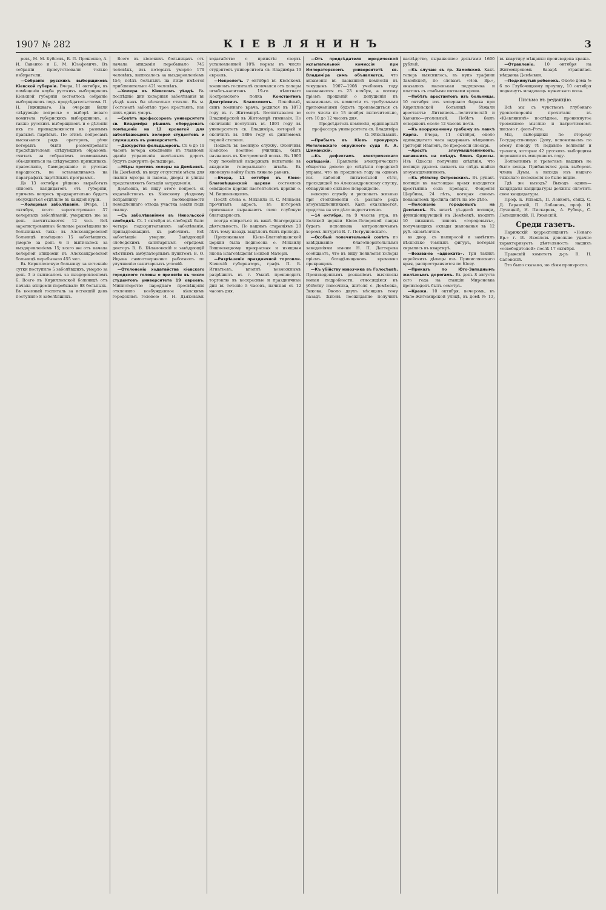1907 № 282 КІЕВЛЯНИНЪ 3
ревъ, М. М. Бубновъ, В. П. Прошенко, А. И. Савенко и Б. М. Юзефовичъ. Въ собраніи присутствовали только избиратели.
—Собраніе русскихъ выборщиковъ Кіевской губерніи. Вчера, 11 октября, въ помѣщеніи клуба русскихъ выборщиковъ Кіевской губерніи состоялось собраніе выборщиковъ подъ предсѣдательствомъ П. Н. Гижицкаго. На очереди были слѣдующіе вопросы: о выборѣ новаго комитета губернскихъ выборщиковъ, а также русскихъ выборщиковъ и о дѣленіи ихъ по принадлежности къ разнымъ правымъ партіямъ. По этимъ вопросамъ высказался рядъ ораторовъ, рѣчи которыхъ были резюмированы предсѣдателемъ слѣдующимъ образомъ: считать за собраніемъ возможнымъ объединиться на слѣдующихъ принципахъ: православіе, Самодержавіе и русская народность, не останавливаясь на параграфахъ партійныхъ программъ.
До 13 октября рѣшено выработать списокъ кандидатовъ отъ губерніи, причемъ вопросъ предварительно будетъ обсуждаться отдѣльно въ каждой куріи.
—Холерныя заболѣванія. Вчера, 11 октября, всего зарегистровано 37 холерныхъ заболѣваній, умершихъ же за день насчитывается 12 чел. Всѣ зарегистрованные больные размѣщены по больницамъ такъ: въ Александровской больницѣ помѣщено 15 заболѣвшихъ; умерло за день 6 и выписалось за выздоровленіемъ 15; всего же отъ начала холерной эпидеміи въ Александровской больницѣ перебывало 455 чел.
Въ Кирилловскую больницу за истекшіе сутки поступило 5 заболѣвшихъ, умерло за день 3 и выписалось за выздоровленіемъ 6. Всего въ Кирилловской больницѣ отъ начала эпидеміи перебывало 98 больныхъ. Въ военный госпиталь за истекшій день поступило 8 заболѣвшихъ.
Всего въ кіевскихъ больницахъ отъ начала эпидеміи перебывало 745 человѣкъ, изъ которыхъ умерло 179 человѣкъ, выписалось за выздоровленіемъ 154; всѣхъ больныхъ на лицо имѣется приблизительно 421 человѣкъ.
—Холера въ Кіевскомъ уѣздѣ. Въ послѣдніе дни холерныя заболѣванія въ уѣздѣ какъ бы нѣсколько стихли. Въ м. Гостомелѣ заболѣло трое крестьянъ, изъ нихъ одинъ умеръ.
—Совѣтъ профессоровъ университета св. Владиміра рѣшилъ оборудовать помѣщеніе на 12 кроватей для заболѣвающихъ холерой студентовъ и служащихъ въ университетѣ.
—Дежурства фельдшеровъ. Съ 6 до 19 часовъ вечера ежедневно въ главномъ зданіи управленія желѣзныхъ дорогъ будутъ дежурить фельдшера.
—Мѣры противъ холеры на Демѣевкѣ. На Демѣевкѣ, въ виду отсутствія мѣста для свалки мусора и навоза, дворы и улицы представляютъ большія затрудненія.
Демѣевка, въ виду этого вопросъ съ ходатайствомъ къ Кіевскому уѣздному исправнику о необходимости немедленнаго отвода участка земли подъ свалку.
—Съ заболѣваніями въ Никольской слободкѣ. Съ 1 октября въ слободкѣ было четыре подозрительныхъ заболѣванія, принадлежащихъ къ рабочимъ. Всѣ заболѣвшіе умерли. Завѣдующій слободскимъ санитарнымъ отрядомъ докторъ В. В. Бѣлановскій и завѣдующій мѣстнымъ амбулаторнымъ пунктомъ В. О. Ицына самоотверженно работаютъ по улучшенію санитарныхъ условій.
—Отклоненіе ходатайства кіевскаго городского головы о принятіи въ число студентовъ университета 19 евреевъ. Министерство народнаго просвѣщенія отклонило возбужденное кіевскимъ городскимъ головою И. Н. Дьяковымъ ходатайство о принятіи сверхъ установленной 10% нормы въ число студентовъ университета св. Владиміра 19 евреевъ.
—Некрологъ. 7 октября въ Кіевскомъ военномъ госпиталѣ скончался отъ холеры штабсъ-капитанъ 19-го пѣхотнаго Костромского полка Константинъ Дмитріевичъ Блажковичъ. Покойный, сынъ военнаго врача, родился въ 1873 году въ г. Житомирѣ. Воспитывался во Владимірской въ Житомирѣ гимназіи. По окончаніи поступилъ въ 1891 году въ университетъ св. Владиміра, который и окончилъ въ 1896 году съ дипломомъ первой степени.
Пошелъ въ военную службу. Окончивъ Кіевское военное училище, былъ назначенъ въ Костромской полкъ. Въ 1900 году покойный выдержалъ испытаніе въ академію генеральнаго штаба. Въ японскую войну былъ тяжело раненъ.
—Вчера, 11 октября въ Кіево-Благовѣщенской церкви состоялось освященіе церкви настоятелемъ церкви о. М. Вишневецкимъ.
Послѣ слова о. Михаила П. С. Минаевъ прочиталъ адресъ, въ которомъ прихожане выражаютъ свою глубокую благодарность.
всегда опираться въ вашѣ благородныя дѣятельность. По вашимъ стараніямъ 20 лѣтъ тому назадъ выдѣленъ былъ приходъ.
Прихожанами Кіево-Благовѣщенской церкви была поднесена о. Михаилу Вишневецкому прекрасная и изящная икона Благовѣщенія Божіей Матери.
—Разрѣшеніе праздничной торговли. Кіевскій губернаторъ, графъ П. В. Игнатьевъ, вполнѣ возможнымъ разрѣшилъ въ г. Уманѣ производить торговлю въ воскресные и праздничные дни въ теченіе 5 часовъ, начиная съ 12 часовъ дня.
—Отъ предсѣдателя юридической испытательной комиссіи при Императорскомъ университетѣ св. Владиміра симъ объявляется, что экзамены въ названной комиссіи въ текущемъ 1907—1908 учебномъ году назначаются съ 23 ноября, а потому пріемъ прошеній о допущеніи къ экзаменамъ въ комиссіи съ требуемыми приложеніями будетъ производиться съ сего числа по 15 ноября включительно, отъ 10 до 12 часовъ дня.
Предсѣдатель комиссіи, ординарный профессоръ университета св. Владиміра
О. Эйхельманъ.
—Прибылъ въ Кіевъ прокуроръ Могилевскаго окружного суда А. А. Шиманскій.
—Къ дефектамъ электрическаго освѣщенія. Правленіе электрическаго общества довело до свѣдѣнія городской управы, что въ прошломъ году на одномъ изъ кабелей питательной сѣти, проходящей по Александровскому спуску, обнаружено сильное поврежденіе.
невскую службу и рисковать жизнью при столкновеніи съ разнаго рода злоумышленниками. Какъ оказывается, средства на это дѣло недостаточно.
—14 октября, въ 9 часовъ утра, въ Великой церкви Кіево-Печерской лавры будетъ исполнена митрополичьимъ хоромъ литургія В. Г. Петрушевскаго.
—Особый попечительный совѣтъ по завѣдыванію благотворительными заведеніями имени Н. П. Дегтерева сообщаетъ, что въ виду появленія холеры пріемъ богадѣльщиковъ временно прекращенъ.
—Къ убійству извозчика въ Голосѣевѣ. Произведеннымъ дознаніемъ выяснены новыя подробности, относящіяся къ убійству извозчика, жителя с. Демѣевка, Зыкова. Около двухъ мѣсяцевъ тому назадъ Зыковъ неожиданно получилъ наслѣдство, выраженное деньгами 1600 рублей.
—Къ случаю съ гр. Замойской. Какъ теперь выяснилось, въ купэ графини Замойской, по словамъ «Нов. Вр.», оказались маленькая подушечка и платокъ съ слабыми пятнами крови.
—Побѣгъ арестантовъ изъ больницы. 10 октября изъ холернаго барака при Кирилловской больницѣ бѣжали арестанты: Литвиновъ—политическій и Ханенко—уголовный. Побѣгъ былъ совершенъ около 12 часовъ ночи.
—Къ вооруженному грабежу въ лавкѣ Карпа. Вчера, 11 октября, около одинадцатаго часа задержанъ мѣщанинъ Григорій Ивановъ, по профессіи слесарь.
—Арестъ злоумышленниковъ, напавшихъ на поѣздъ близъ Одессы. Изъ Одессы получены свѣдѣнія, что полиціи удалось напасть на слѣдъ шайки злоумышленниковъ.
—Къ убійству Островскихъ. Въ рукахъ полиціи въ настоящее время находится крестьянка села Бровары, Февронія Щербина, 24 лѣтъ, которая своимъ показаніемъ пролила свѣтъ на это дѣло.
—Положеніе городовыхъ на Демѣевкѣ. Въ штатѣ уѣздной полиціи, функціонирующей на Демѣевкѣ, входитъ 10 нижнихъ чиновъ «городовыхъ», получающихъ оклады жалованья въ 12 руб. ежемѣсячно.
во двор. съ папиросой и замѣтилъ нѣсколько темныхъ фигуръ, которыя скрылись въ квартирѣ.
—Воззваніе «адвоката». Три такихъ еврейскихъ дѣвицы изъ Привислянскаго края, распространяются по Кіеву.
—Приказъ по Юго-Западнымъ желѣзнымъ дорогамъ. Въ день 8 августа сего года на станціи Мироновка произведенъ былъ осмотръ.
—Кражи. 10 октября, вечеромъ, въ Мало-Житомирской улицѣ, въ домѣ № 13, въ квартиру мѣщанки произведена кража.
—Отравленіе. 10 октября на Житомирскомъ базарѣ отравилась мѣщанка Демѣевки.
—Подкинутый ребенокъ. Около дома № 6 по Глубочицкому проулку, 10 октября подкинутъ младенецъ мужескаго пола.
Письмо въ редакцію.
Всѣ мы съ чувствомъ глубокаго удовлетворенія прочитали въ «Кіевлянинѣ» послѣднее, проникнутое тревожною мыслью и патріотизмомъ письмо г. фонъ-Рота.
Мы, выборщики по второму Государственную Думу, вспоминаемъ по этому поводу тѣ недавніе волненія и тревоги, которые 42 русскихъ выборщика пережили въ минувшемъ году.
Волнениямъ и тревогамъ нашимъ не было конца. Прибавлялся день выборовъ члена Думы, а выхода изъ нашего тяжелаго положенія не было видно.
Гдѣ же выходъ? Выходъ одинъ—кандидаты кандидатуры должны сплотить свои кандидатуры.
Проф. Б. Ильешъ, П. Левковъ, свящ. С. Д. Гаравскій, П. Лобановъ, проф. И. Лучицкій, И. Пискаревъ, А. Рубецъ, С. Лепешинскій, П. Ржевскій.
Среди газетъ.
Парижскій корреспондентъ «Новаго Вр.» г. И. Яковлевъ довольно удачно характеризуетъ дѣятельность нашихъ «освободителей» послѣ 17 октября.
Пражскій комитетъ д-ръ В. Н. Саловскій.
Это было сказано, но сѣмя произросло.